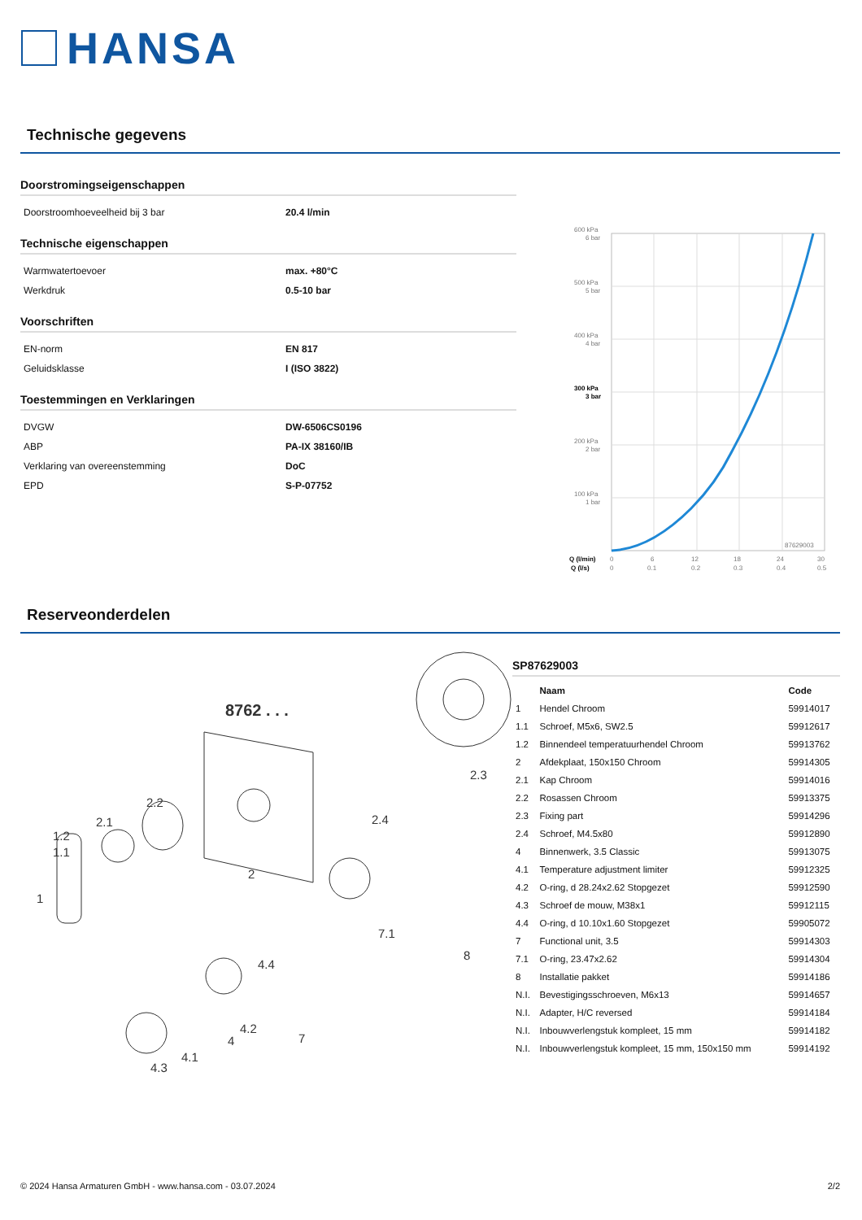HANSA
Technische gegevens
Doorstromingseigenschappen
| Doorstroomhoeveelheid bij 3 bar | 20.4 l/min |
Technische eigenschappen
| Warmwatertoevoer | max. +80°C |
| Werkdruk | 0.5-10 bar |
Voorschriften
| EN-norm | EN 817 |
| Geluidsklasse | I (ISO 3822) |
Toestemmingen en Verklaringen
| DVGW | DW-6506CS0196 |
| ABP | PA-IX 38160/IB |
| Verklaring van overeenstemming | DoC |
| EPD | S-P-07752 |
600 kPa
6 bar
500 kPa
5 bar
400 kPa
4 bar
300 kPa
3 bar
200 kPa
2 bar
100 kPa
1 bar
87629003
Q (l/min)
0
6
12
18
24
30
Q (l/s)
0
0.1
0.2
0.3
0.4
0.5
Reserveonderdelen
8762 . . .
1
1.2
1.1
2.1
2.2
2
2.3
2.4
4.4
7.1
8
4.2
4
4.1
4.3
7
SP87629003
| | Naam | Code |
| --- | --- | --- |
| 1 | Hendel Chroom | 59914017 |
| 1.1 | Schroef, M5x6, SW2.5 | 59912617 |
| 1.2 | Binnendeel temperatuurhendel Chroom | 59913762 |
| 2 | Afdekplaat, 150x150 Chroom | 59914305 |
| 2.1 | Kap Chroom | 59914016 |
| 2.2 | Rosassen Chroom | 59913375 |
| 2.3 | Fixing part | 59914296 |
| 2.4 | Schroef, M4.5x80 | 59912890 |
| 4 | Binnenwerk, 3.5 Classic | 59913075 |
| 4.1 | Temperature adjustment limiter | 59912325 |
| 4.2 | O-ring, d 28.24x2.62 Stopgezet | 59912590 |
| 4.3 | Schroef de mouw, M38x1 | 59912115 |
| 4.4 | O-ring, d 10.10x1.60 Stopgezet | 59905072 |
| 7 | Functional unit, 3.5 | 59914303 |
| 7.1 | O-ring, 23.47x2.62 | 59914304 |
| 8 | Installatie pakket | 59914186 |
| N.I. | Bevestigingsschroeven, M6x13 | 59914657 |
| N.I. | Adapter, H/C reversed | 59914184 |
| N.I. | Inbouwverlengstuk kompleet, 15 mm | 59914182 |
| N.I. | Inbouwverlengstuk kompleet, 15 mm, 150x150 mm | 59914192 |
© 2024 Hansa Armaturen GmbH - www.hansa.com - 03.07.2024 2/2